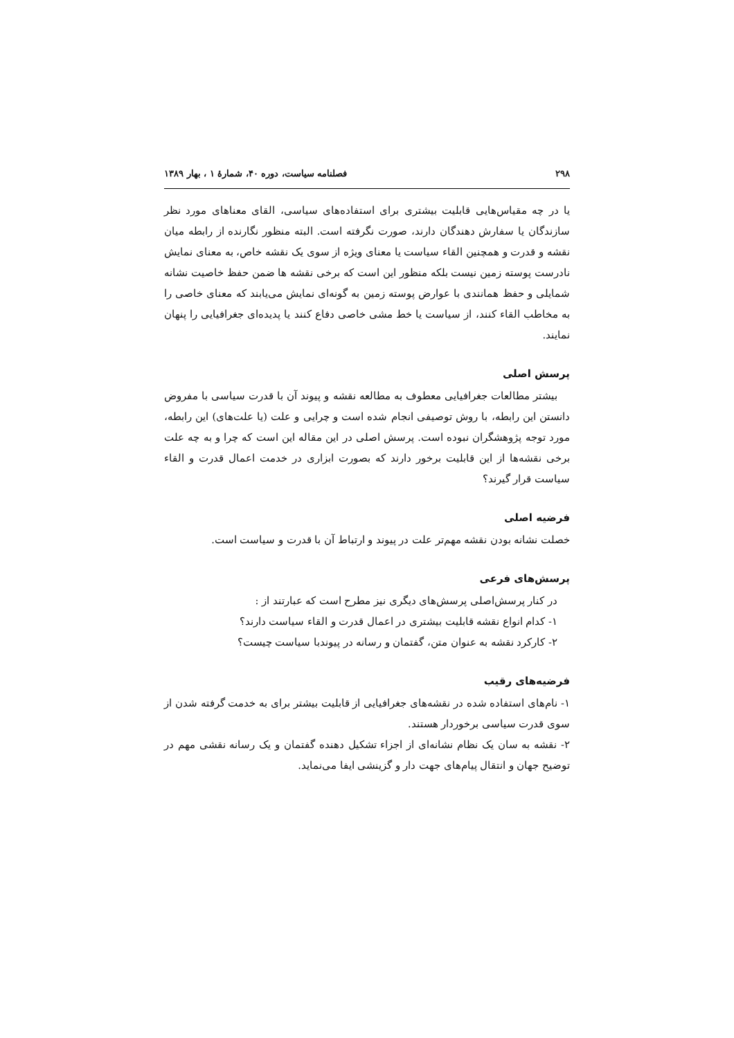۲۹۸ فصلنامه سیاست، دوره ۴۰، شمارهٔ ۱ ، بهار ۱۳۸۹
یا در چه مقیاس‌هایی قابلیت بیشتری برای استفاده‌های سیاسی، القای معناهای مورد نظر سازندگان یا سفارش دهندگان دارند، صورت نگرفته است. البته منظور نگارنده از رابطه میان نقشه و قدرت و همچنین القاء سیاست یا معنای ویژه از سوی یک نقشه خاص، به معنای نمایش نادرست پوسته زمین نیست بلکه منظور این است که برخی نقشه ها ضمن حفظ خاصیت نشانه شمایلی و حفظ همانندی با عوارض پوسته زمین به گونه‌ای نمایش می‌یابند که معنای خاصی را به مخاطب القاء کنند، از سیاست یا خط مشی خاصی دفاع کنند یا پدیده‌ای جغرافیایی را پنهان نمایند.
پرسش اصلی
بیشتر مطالعات جغرافیایی معطوف به مطالعه نقشه و پیوند آن با قدرت سیاسی با مفروض دانستن این رابطه، با روش توصیفی انجام شده است و چرایی و علت (یا علت‌های) این رابطه، مورد توجه پژوهشگران نبوده است. پرسش اصلی در این مقاله این است که چرا و به چه علت برخی نقشه‌ها از این قابلیت برخور دارند که بصورت ابزاری در خدمت اعمال قدرت و القاء سیاست قرار گیرند؟
فرضیه اصلی
خصلت نشانه بودن نقشه مهم‌تر علت در پیوند و ارتباط آن با قدرت و سیاست است.
پرسش‌های فرعی
در کنار پرسش‌اصلی پرسش‌های دیگری نیز مطرح است که عبارتند از :
۱- کدام انواع نقشه قابلیت بیشتری در اعمال قدرت و القاء سیاست دارند؟
۲- کارکرد نقشه به عنوان متن، گفتمان و رسانه در پیوندبا سیاست چیست؟
فرضیه‌های رقیب
۱- نام‌های استفاده شده در نقشه‌های جغرافیایی از قابلیت بیشتر برای به خدمت گرفته شدن از سوی قدرت سیاسی برخوردار هستند.
۲- نقشه به سان یک نظام نشانه‌ای از اجزاء تشکیل دهنده گفتمان و یک رسانه نقشی مهم در توضیح جهان و انتقال پیام‌های جهت دار و گزینشی ایفا می‌نماید.